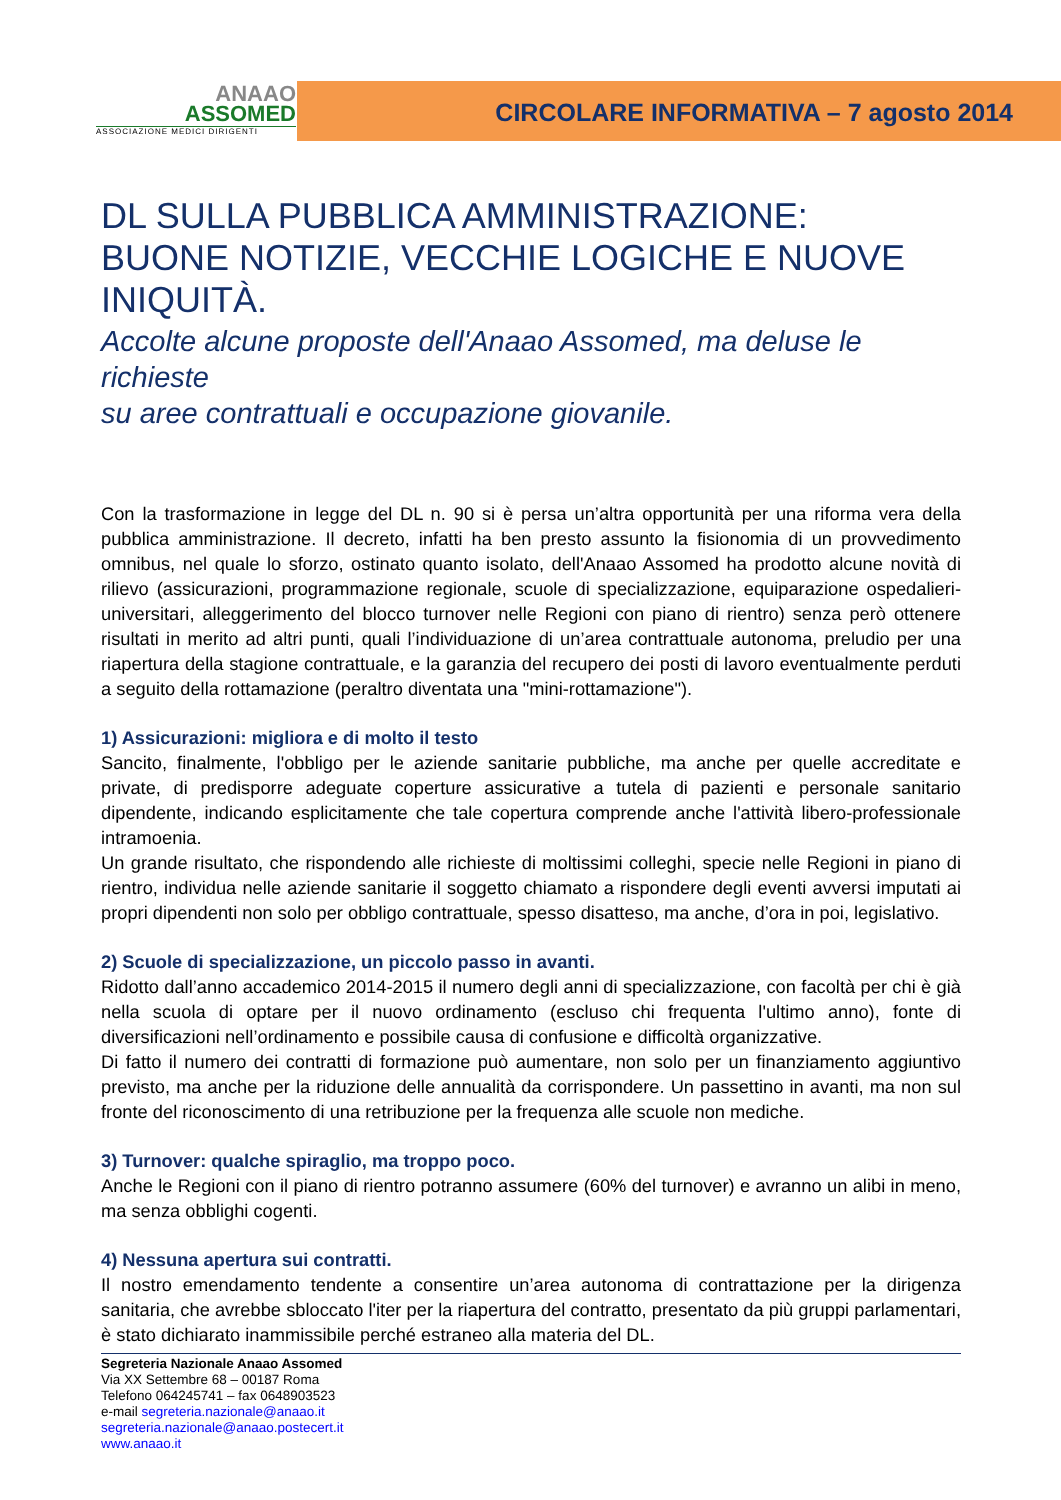ANAAO
ASSOMED
ASSOCIAZIONE MEDICI DIRIGENTI
CIRCOLARE INFORMATIVA – 7 agosto 2014
DL SULLA PUBBLICA AMMINISTRAZIONE:
BUONE NOTIZIE, VECCHIE LOGICHE E NUOVE INIQUITÀ.
Accolte alcune proposte dell'Anaao Assomed, ma deluse le richieste
su aree contrattuali e occupazione giovanile.
Con la trasformazione in legge del DL n. 90 si è persa un’altra opportunità per una riforma vera della pubblica amministrazione. Il decreto, infatti ha ben presto assunto la fisionomia di un provvedimento omnibus, nel quale lo sforzo, ostinato quanto isolato, dell'Anaao Assomed ha prodotto alcune novità di rilievo (assicurazioni, programmazione regionale, scuole di specializzazione, equiparazione ospedalieri-universitari, alleggerimento del blocco turnover nelle Regioni con piano di rientro) senza però ottenere risultati in merito ad altri punti, quali l’individuazione di un’area contrattuale autonoma, preludio per una riapertura della stagione contrattuale, e la garanzia del recupero dei posti di lavoro eventualmente perduti a seguito della rottamazione (peraltro diventata una "mini-rottamazione").
1) Assicurazioni: migliora e di molto il testo
Sancito, finalmente, l'obbligo per le aziende sanitarie pubbliche, ma anche per quelle accreditate e private, di predisporre adeguate coperture assicurative a tutela di pazienti e personale sanitario dipendente, indicando esplicitamente che tale copertura comprende anche l'attività libero-professionale intramoenia.
Un grande risultato, che rispondendo alle richieste di moltissimi colleghi, specie nelle Regioni in piano di rientro, individua nelle aziende sanitarie il soggetto chiamato a rispondere degli eventi avversi imputati ai propri dipendenti non solo per obbligo contrattuale, spesso disatteso, ma anche, d’ora in poi, legislativo.
2) Scuole di specializzazione, un piccolo passo in avanti.
Ridotto dall’anno accademico 2014-2015 il numero degli anni di specializzazione, con facoltà per chi è già nella scuola di optare per il nuovo ordinamento (escluso chi frequenta l'ultimo anno), fonte di diversificazioni nell’ordinamento e possibile causa di confusione e difficoltà organizzative.
Di fatto il numero dei contratti di formazione può aumentare, non solo per un finanziamento aggiuntivo previsto, ma anche per la riduzione delle annualità da corrispondere. Un passettino in avanti, ma non sul fronte del riconoscimento di una retribuzione per la frequenza alle scuole non mediche.
3) Turnover: qualche spiraglio, ma troppo poco.
Anche le Regioni con il piano di rientro potranno assumere (60% del turnover) e avranno un alibi in meno, ma senza obblighi cogenti.
4) Nessuna apertura sui contratti.
Il nostro emendamento tendente a consentire un’area autonoma di contrattazione per la dirigenza sanitaria, che avrebbe sbloccato l'iter per la riapertura del contratto, presentato da più gruppi parlamentari, è stato dichiarato inammissibile perché estraneo alla materia del DL.
Segreteria Nazionale Anaao Assomed
Via XX Settembre 68 – 00187 Roma
Telefono 064245741 – fax 0648903523
e-mail segreteria.nazionale@anaao.it
segreteria.nazionale@anaao.postecert.it
www.anaao.it